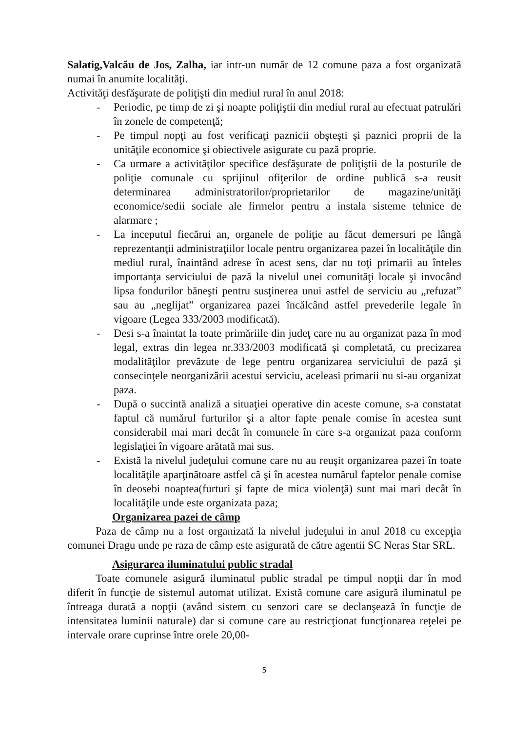Salatig,Valcău de Jos, Zalha, iar intr-un număr de 12 comune paza a fost organizată numai în anumite localităţi.
Activităţi desfăşurate de poliţişti din mediul rural în anul 2018:
- Periodic, pe timp de zi şi noapte poliţiştii din mediul rural au efectuat patrulări în zonele de competenţă;
- Pe timpul nopţi au fost verificaţi paznicii obşteşti şi paznici proprii de la unităţile economice şi obiectivele asigurate cu pază proprie.
- Ca urmare a activităţilor specifice desfăşurate de poliţiştii de la posturile de poliţie comunale cu sprijinul ofiţerilor de ordine publică s-a reusit determinarea administratorilor/proprietarilor de magazine/unităţi economice/sedii sociale ale firmelor pentru a instala sisteme tehnice de alarmare ;
- La inceputul fiecărui an, organele de poliţie au făcut demersuri pe lângă reprezentanţii administraţiilor locale pentru organizarea pazei în localităţile din mediul rural, înaintând adrese în acest sens, dar nu toţi primarii au înteles importanţa serviciului de pază la nivelul unei comunităţi locale şi invocând lipsa fondurilor băneşti pentru susţinerea unui astfel de serviciu au „refuzat” sau au „neglijat” organizarea pazei încălcând astfel prevederile legale în vigoare (Legea 333/2003 modificată).
- Desi s-a înaintat la toate primăriile din judeţ care nu au organizat paza în mod legal, extras din legea nr.333/2003 modificată şi completată, cu precizarea modalităţilor prevăzute de lege pentru organizarea serviciului de pază şi consecinţele neorganizării acestui serviciu, aceleasi primarii nu si-au organizat paza.
- După o succintă analiză a situaţiei operative din aceste comune, s-a constatat faptul că numărul furturilor şi a altor fapte penale comise în acestea sunt considerabil mai mari decât în comunele în care s-a organizat paza conform legislaţiei în vigoare arătată mai sus.
- Există la nivelul judeţului comune care nu au reuşit organizarea pazei în toate localităţile aparţinătoare astfel că şi în acestea numărul faptelor penale comise în deosebi noaptea(furturi şi fapte de mica violenţă) sunt mai mari decât în localităţile unde este organizata paza;
Organizarea pazei de câmp
Paza de câmp nu a fost organizată la nivelul judeţului in anul 2018 cu excepţia comunei Dragu unde pe raza de câmp este asigurată de către agentii SC Neras Star SRL.
Asigurarea iluminatului public stradal
Toate comunele asigură iluminatul public stradal pe timpul nopţii dar în mod diferit în funcţie de sistemul automat utilizat. Există comune care asigură iluminatul pe întreaga durată a nopţii (având sistem cu senzori care se declanşează în funcţie de intensitatea luminii naturale) dar si comune care au restricţionat funcţionarea reţelei pe intervale orare cuprinse între orele 20,00-
5